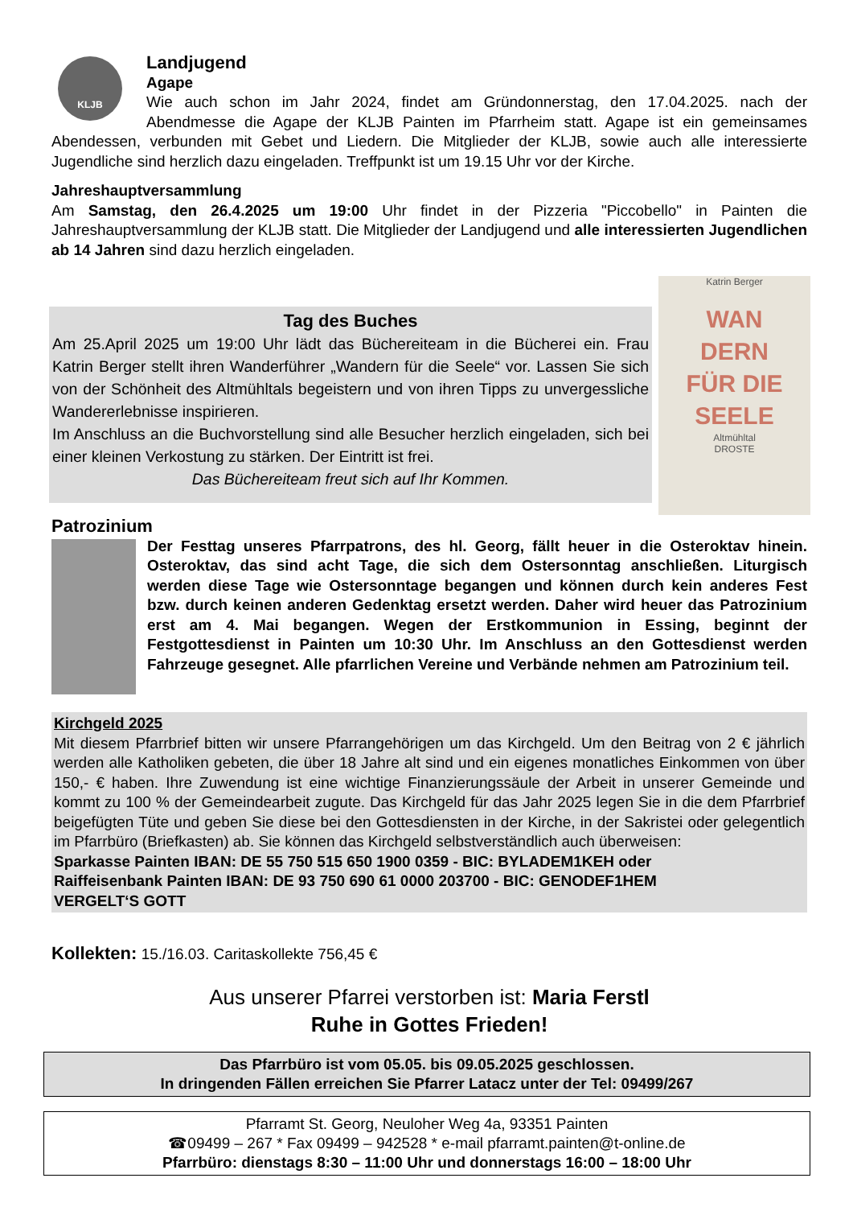KLJB
Landjugend
Agape
Wie auch schon im Jahr 2024, findet am Gründonnerstag, den 17.04.2025. nach der Abendmesse die Agape der KLJB Painten im Pfarrheim statt. Agape ist ein gemeinsames Abendessen, verbunden mit Gebet und Liedern. Die Mitglieder der KLJB, sowie auch alle interessierte Jugendliche sind herzlich dazu eingeladen. Treffpunkt ist um 19.15 Uhr vor der Kirche.
Jahreshauptversammlung
Am Samstag, den 26.4.2025 um 19:00 Uhr findet in der Pizzeria "Piccobello" in Painten die Jahreshauptversammlung der KLJB statt. Die Mitglieder der Landjugend und alle interessierten Jugendlichen ab 14 Jahren sind dazu herzlich eingeladen.
Tag des Buches
Am 25.April 2025 um 19:00 Uhr lädt das Büchereiteam in die Bücherei ein. Frau Katrin Berger stellt ihren Wanderführer „Wandern für die Seele“ vor. Lassen Sie sich von der Schönheit des Altmühltals begeistern und von ihren Tipps zu unvergessliche Wandererlebnisse inspirieren.
Im Anschluss an die Buchvorstellung sind alle Besucher herzlich eingeladen, sich bei einer kleinen Verkostung zu stärken. Der Eintritt ist frei.
Das Büchereiteam freut sich auf Ihr Kommen.
Katrin Berger
WAN
DERN
FÜR DIE
SEELE
Altmühltal
DROSTE
Patrozinium
Der Festtag unseres Pfarrpatrons, des hl. Georg, fällt heuer in die Osteroktav hinein. Osteroktav, das sind acht Tage, die sich dem Ostersonntag anschließen. Liturgisch werden diese Tage wie Ostersonntage begangen und können durch kein anderes Fest bzw. durch keinen anderen Gedenktag ersetzt werden. Daher wird heuer das Patrozinium erst am 4. Mai begangen. Wegen der Erstkommunion in Essing, beginnt der Festgottesdienst in Painten um 10:30 Uhr. Im Anschluss an den Gottesdienst werden Fahrzeuge gesegnet. Alle pfarrlichen Vereine und Verbände nehmen am Patrozinium teil.
Kirchgeld 2025
Mit diesem Pfarrbrief bitten wir unsere Pfarrangehörigen um das Kirchgeld. Um den Beitrag von 2 € jährlich werden alle Katholiken gebeten, die über 18 Jahre alt sind und ein eigenes monatliches Einkommen von über 150,- € haben. Ihre Zuwendung ist eine wichtige Finanzierungssäule der Arbeit in unserer Gemeinde und kommt zu 100 % der Gemeindearbeit zugute. Das Kirchgeld für das Jahr 2025 legen Sie in die dem Pfarrbrief beigefügten Tüte und geben Sie diese bei den Gottesdiensten in der Kirche, in der Sakristei oder gelegentlich im Pfarrbüro (Briefkasten) ab. Sie können das Kirchgeld selbstverständlich auch überweisen:
Sparkasse Painten IBAN: DE 55 750 515 650 1900 0359 - BIC: BYLADEM1KEH oder
Raiffeisenbank Painten IBAN: DE 93 750 690 61 0000 203700 - BIC: GENODEF1HEM
VERGELT‘S GOTT
Kollekten: 15./16.03. Caritaskollekte 756,45 €
Aus unserer Pfarrei verstorben ist: Maria Ferstl
Ruhe in Gottes Frieden!
Das Pfarrbüro ist vom 05.05. bis 09.05.2025 geschlossen.
In dringenden Fällen erreichen Sie Pfarrer Latacz unter der Tel: 09499/267
Pfarramt St. Georg, Neuloher Weg 4a, 93351 Painten
☎09499 – 267 * Fax 09499 – 942528 * e-mail pfarramt.painten@t-online.de
Pfarrbüro: dienstags 8:30 – 11:00 Uhr und donnerstags 16:00 – 18:00 Uhr